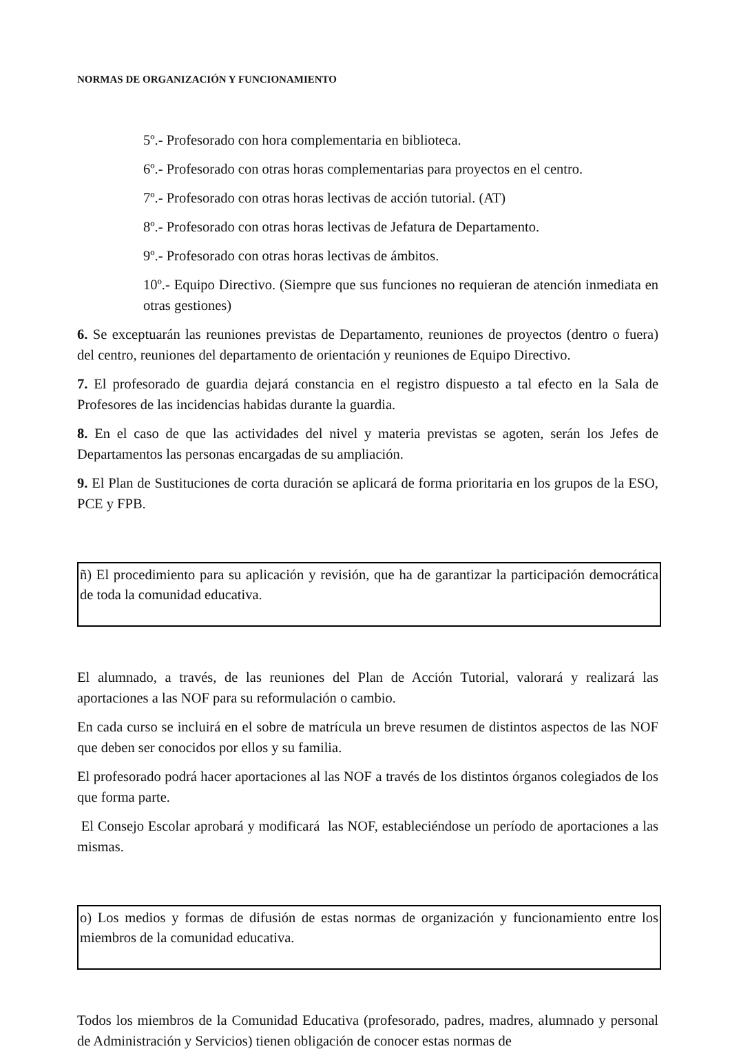NORMAS DE ORGANIZACIÓN Y FUNCIONAMIENTO
5º.- Profesorado con hora complementaria en biblioteca.
6º.- Profesorado con otras horas complementarias para proyectos en el centro.
7º.- Profesorado con otras horas lectivas de acción tutorial. (AT)
8º.- Profesorado con otras horas lectivas de Jefatura de Departamento.
9º.- Profesorado con otras horas lectivas de ámbitos.
10º.- Equipo Directivo. (Siempre que sus funciones no requieran de atención inmediata en otras gestiones)
6. Se exceptuarán las reuniones previstas de Departamento, reuniones de proyectos (dentro o fuera) del centro, reuniones del departamento de orientación y reuniones de Equipo Directivo.
7. El profesorado de guardia dejará constancia en el registro dispuesto a tal efecto en la Sala de Profesores de las incidencias habidas durante la guardia.
8. En el caso de que las actividades del nivel y materia previstas se agoten, serán los Jefes de Departamentos las personas encargadas de su ampliación.
9. El Plan de Sustituciones de corta duración se aplicará de forma prioritaria en los grupos de la ESO, PCE y FPB.
ñ) El procedimiento para su aplicación y revisión, que ha de garantizar la participación democrática de toda la comunidad educativa.
El alumnado, a través, de las reuniones del Plan de Acción Tutorial, valorará y realizará las aportaciones a las NOF para su reformulación o cambio.
En cada curso se incluirá en el sobre de matrícula un breve resumen de distintos aspectos de las NOF que deben ser conocidos por ellos y su familia.
El profesorado podrá hacer aportaciones al las NOF a través de los distintos órganos colegiados de los que forma parte.
El Consejo Escolar aprobará y modificará las NOF, estableciéndose un período de aportaciones a las mismas.
o) Los medios y formas de difusión de estas normas de organización y funcionamiento entre los miembros de la comunidad educativa.
Todos los miembros de la Comunidad Educativa (profesorado, padres, madres, alumnado y personal de Administración y Servicios) tienen obligación de conocer estas normas de